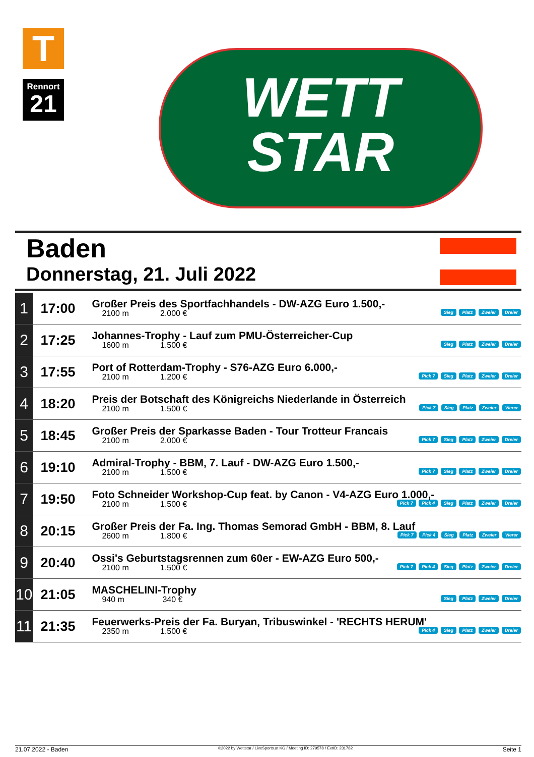T
Rennort
21
WETT
STAR
Baden
Donnerstag, 21. Juli 2022
| 1 | 17:00 | Großer Preis des Sportfachhandels - DW-AZG Euro 1.500,- 2100 m 2.000 € Sieg Platz Zweier Dreier |
| 2 | 17:25 | Johannes-Trophy - Lauf zum PMU-Österreicher-Cup 1600 m 1.500 € Sieg Platz Zweier Dreier |
| 3 | 17:55 | Port of Rotterdam-Trophy - S76-AZG Euro 6.000,- 2100 m 1.200 € Pick 7 Sieg Platz Zweier Dreier |
| 4 | 18:20 | Preis der Botschaft des Königreichs Niederlande in Österreich 2100 m 1.500 € Pick 7 Sieg Platz Zweier Vierer |
| 5 | 18:45 | Großer Preis der Sparkasse Baden - Tour Trotteur Francais 2100 m 2.000 € Pick 7 Sieg Platz Zweier Dreier |
| 6 | 19:10 | Admiral-Trophy - BBM, 7. Lauf - DW-AZG Euro 1.500,- 2100 m 1.500 € Pick 7 Sieg Platz Zweier Dreier |
| 7 | 19:50 | Foto Schneider Workshop-Cup feat. by Canon - V4-AZG Euro 1.000,- 2100 m 1.500 € Pick 7 Pick 4 Sieg Platz Zweier Dreier |
| 8 | 20:15 | Großer Preis der Fa. Ing. Thomas Semorad GmbH - BBM, 8. Lauf 2600 m 1.800 € Pick 7 Pick 4 Sieg Platz Zweier Vierer |
| 9 | 20:40 | Ossi's Geburtstagsrennen zum 60er - EW-AZG Euro 500,- 2100 m 1.500 € Pick 7 Pick 4 Sieg Platz Zweier Dreier |
| 10 | 21:05 | MASCHELINI-Trophy 940 m 340 € Sieg Platz Zweier Dreier |
| 11 | 21:35 | Feuerwerks-Preis der Fa. Buryan, Tribuswinkel - 'RECHTS HERUM' 2350 m 1.500 € Pick 4 Sieg Platz Zweier Dreier |
21.07.2022 - Baden ©2022 by Wettstar / LiveSports.at KG / Meeting ID: 279578 / ExtID: 231782 Seite 1